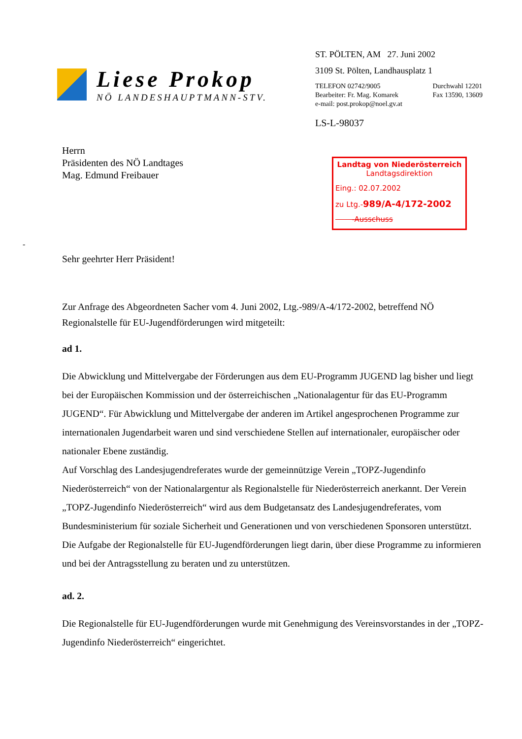Liese Prokop
NÖ LANDESHAUPTMANN-STV.
ST. PÖLTEN, AM 27. Juni 2002
3109 St. Pölten, Landhausplatz 1
TELEFON 02742/9005
Bearbeiter: Fr. Mag. Komarek
e-mail: post.prokop@noel.gv.at
Durchwahl 12201
Fax 13590, 13609
LS-L-98037
Herrn
Präsidenten des NÖ Landtages
Mag. Edmund Freibauer
Landtag von Niederösterreich
Landtagsdirektion
Eing.: 02.07.2002
zu Ltg.-989/A-4/172-2002
-Ausschuss
-
Sehr geehrter Herr Präsident!
Zur Anfrage des Abgeordneten Sacher vom 4. Juni 2002, Ltg.-989/A-4/172-2002, betreffend NÖ Regionalstelle für EU-Jugendförderungen wird mitgeteilt:
ad 1.
Die Abwicklung und Mittelvergabe der Förderungen aus dem EU-Programm JUGEND lag bisher und liegt bei der Europäischen Kommission und der österreichischen „Nationalagentur für das EU-Programm JUGEND“. Für Abwicklung und Mittelvergabe der anderen im Artikel angesprochenen Programme zur internationalen Jugendarbeit waren und sind verschiedene Stellen auf internationaler, europäischer oder nationaler Ebene zuständig.
Auf Vorschlag des Landesjugendreferates wurde der gemeinnützige Verein „TOPZ-Jugendinfo Niederösterreich“ von der Nationalargentur als Regionalstelle für Niederösterreich anerkannt. Der Verein „TOPZ-Jugendinfo Niederösterreich“ wird aus dem Budgetansatz des Landesjugendreferates, vom Bundesministerium für soziale Sicherheit und Generationen und von verschiedenen Sponsoren unterstützt.
Die Aufgabe der Regionalstelle für EU-Jugendförderungen liegt darin, über diese Programme zu informieren und bei der Antragsstellung zu beraten und zu unterstützen.
ad. 2.
Die Regionalstelle für EU-Jugendförderungen wurde mit Genehmigung des Vereinsvorstandes in der „TOPZ-Jugendinfo Niederösterreich“ eingerichtet.